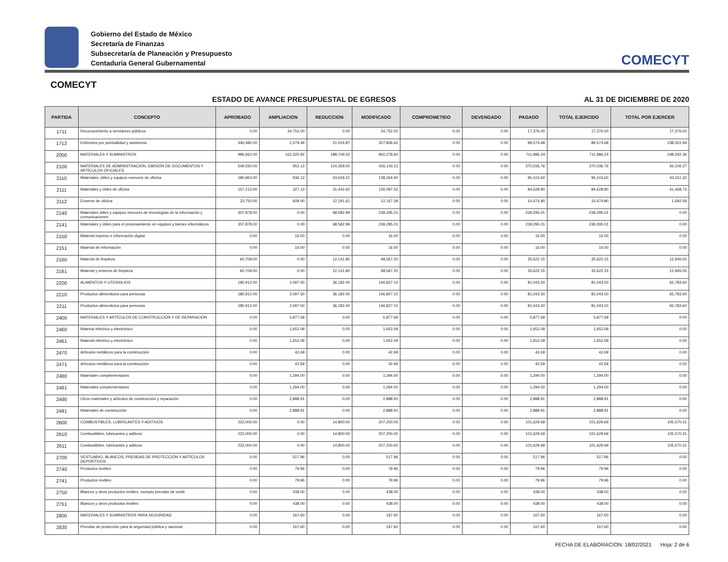Gobierno del Estado de México
Secretaría de Finanzas
Subsecretaría de Planeación y Presupuesto
Contaduria General Gubernamental
COMECYT
COMECYT
ESTADO DE AVANCE PRESUPUESTAL DE EGRESOS AL 31 DE DICIEMBRE DE 2020
| PARTIDA | CONCEPTO | APROBADO | AMPLIACION | REDUCCION | MODIFICADO | COMPROMETIDO | DEVENGADO | PAGADO | TOTAL EJERCIDO | TOTAL POR EJERCER |
| --- | --- | --- | --- | --- | --- | --- | --- | --- | --- | --- |
| 1711 | Reconocimiento a servidores públicos | 0.00 | 34,752.00 | 0.00 | 34,752.00 | 0.00 | 0.00 | 17,376.00 | 17,376.00 | 17,376.00 |
| 1712 | Estímulos por puntualidad y asistencia | 346,482.00 | 2,379.49 | 21,024.87 | 327,836.62 | 0.00 | 0.00 | 89,574.68 | 89,574.68 | 238,261.94 |
| 2000 | MATERIALES Y SUMINISTROS | 986,662.00 | 162,325.92 | 188,709.32 | 960,278.60 | 0.00 | 0.00 | 711,986.24 | 711,986.24 | 248,292.36 |
| 2100 | MATERIALES DE ADMINISTRACIÓN, EMISIÓN DE DOCUMENTOS Y ARTÍCULOS OFICIALES | 549,550.00 | 952.13 | 124,359.00 | 426,143.13 | 0.00 | 0.00 | 370,036.76 | 370,036.76 | 56,106.37 |
| 2110 | Materiales, útiles y equipos menores de oficina | 180,963.00 | 936.13 | 43,634.21 | 138,264.92 | 0.00 | 0.00 | 95,103.60 | 95,103.60 | 43,161.32 |
| 2111 | Materiales y útiles de oficina | 157,213.00 | 327.13 | 31,442.60 | 126,097.53 | 0.00 | 0.00 | 84,628.80 | 84,628.80 | 41,468.73 |
| 2112 | Enseres de oficina | 23,750.00 | 609.00 | 12,191.61 | 12,167.39 | 0.00 | 0.00 | 10,474.80 | 10,474.80 | 1,692.59 |
| 2140 | Materiales útiles y equipos menores de tecnologías de la información y comunicaciones | 307,878.00 | 0.00 | 68,582.99 | 239,295.01 | 0.00 | 0.00 | 239,295.01 | 239,295.01 | 0.00 |
| 2141 | Materiales y útiles para el procesamiento en equipos y bienes informáticos | 307,878.00 | 0.00 | 68,582.99 | 239,295.01 | 0.00 | 0.00 | 239,295.01 | 239,295.01 | 0.00 |
| 2150 | Material impreso e información digital | 0.00 | 16.00 | 0.00 | 16.00 | 0.00 | 0.00 | 16.00 | 16.00 | 0.00 |
| 2151 | Material de información | 0.00 | 16.00 | 0.00 | 16.00 | 0.00 | 0.00 | 16.00 | 16.00 | 0.00 |
| 2160 | Material de limpieza | 60,709.00 | 0.00 | 12,141.80 | 48,567.20 | 0.00 | 0.00 | 35,622.15 | 35,622.15 | 12,945.05 |
| 2161 | Material y enseres de limpieza | 60,709.00 | 0.00 | 12,141.80 | 48,567.20 | 0.00 | 0.00 | 35,622.15 | 35,622.15 | 12,945.05 |
| 2200 | ALIMENTOS Y UTENSILIOS | 180,912.00 | 2,097.50 | 36,182.40 | 146,827.10 | 0.00 | 0.00 | 81,043.50 | 81,043.50 | 65,783.60 |
| 2210 | Productos alimenticios para personas | 180,912.00 | 2,097.50 | 36,182.40 | 146,827.10 | 0.00 | 0.00 | 81,043.50 | 81,043.50 | 65,783.60 |
| 2211 | Productos alimenticios para personas | 180,912.00 | 2,097.50 | 36,182.40 | 146,827.10 | 0.00 | 0.00 | 81,043.50 | 81,043.50 | 65,783.60 |
| 2400 | MATERIALES Y ARTÍCULOS DE CONSTRUCCIÓN Y DE REPARACIÓN | 0.00 | 5,877.69 | 0.00 | 5,877.69 | 0.00 | 0.00 | 5,877.69 | 5,877.69 | 0.00 |
| 2460 | Material eléctrico y electrónico | 0.00 | 1,652.09 | 0.00 | 1,652.09 | 0.00 | 0.00 | 1,652.09 | 1,652.09 | 0.00 |
| 2461 | Material eléctrico y electrónico | 0.00 | 1,652.09 | 0.00 | 1,652.09 | 0.00 | 0.00 | 1,652.09 | 1,652.09 | 0.00 |
| 2470 | Artículos metálicos para la construcción | 0.00 | 42.69 | 0.00 | 42.69 | 0.00 | 0.00 | 42.69 | 42.69 | 0.00 |
| 2471 | Artículos metálicos para la construcción | 0.00 | 42.69 | 0.00 | 42.69 | 0.00 | 0.00 | 42.69 | 42.69 | 0.00 |
| 2480 | Materiales complementarios | 0.00 | 1,294.00 | 0.00 | 1,294.00 | 0.00 | 0.00 | 1,294.00 | 1,294.00 | 0.00 |
| 2481 | Materiales complementarios | 0.00 | 1,294.00 | 0.00 | 1,294.00 | 0.00 | 0.00 | 1,294.00 | 1,294.00 | 0.00 |
| 2490 | Otros materiales y artículos de construcción y reparación | 0.00 | 2,888.91 | 0.00 | 2,888.91 | 0.00 | 0.00 | 2,888.91 | 2,888.91 | 0.00 |
| 2491 | Materiales de construcción | 0.00 | 2,888.91 | 0.00 | 2,888.91 | 0.00 | 0.00 | 2,888.91 | 2,888.91 | 0.00 |
| 2600 | COMBUSTIBLES, LUBRICANTES Y ADITIVOS | 222,000.00 | 0.00 | 14,800.00 | 207,200.00 | 0.00 | 0.00 | 101,629.69 | 101,629.69 | 105,570.31 |
| 2610 | Combustibles, lubricantes y aditivos | 222,000.00 | 0.00 | 14,800.00 | 207,200.00 | 0.00 | 0.00 | 101,629.69 | 101,629.69 | 105,570.31 |
| 2611 | Combustibles, lubricantes y aditivos | 222,000.00 | 0.00 | 14,800.00 | 207,200.00 | 0.00 | 0.00 | 101,629.69 | 101,629.69 | 105,570.31 |
| 2700 | VESTUARIO, BLANCOS, PRENDAS DE PROTECCIÓN Y ARTÍCULOS DEPORTIVOS | 0.00 | 517.96 | 0.00 | 517.96 | 0.00 | 0.00 | 517.96 | 517.96 | 0.00 |
| 2740 | Productos textiles | 0.00 | 79.96 | 0.00 | 79.96 | 0.00 | 0.00 | 79.96 | 79.96 | 0.00 |
| 2741 | Productos textiles | 0.00 | 79.96 | 0.00 | 79.96 | 0.00 | 0.00 | 79.96 | 79.96 | 0.00 |
| 2750 | Blancos y otros productos textiles, excepto prendas de vestir | 0.00 | 438.00 | 0.00 | 438.00 | 0.00 | 0.00 | 438.00 | 438.00 | 0.00 |
| 2751 | Blancos y otros productos textiles | 0.00 | 438.00 | 0.00 | 438.00 | 0.00 | 0.00 | 438.00 | 438.00 | 0.00 |
| 2800 | MATERIALES Y SUMINISTROS PARA SEGURIDAD | 0.00 | 167.60 | 0.00 | 167.60 | 0.00 | 0.00 | 167.60 | 167.60 | 0.00 |
| 2830 | Prendas de protección para la seguridad pública y nacional | 0.00 | 167.60 | 0.00 | 167.60 | 0.00 | 0.00 | 167.60 | 167.60 | 0.00 |
FECHA DE ELABORACION: 18/02/2021 Hoja: 2 de 6